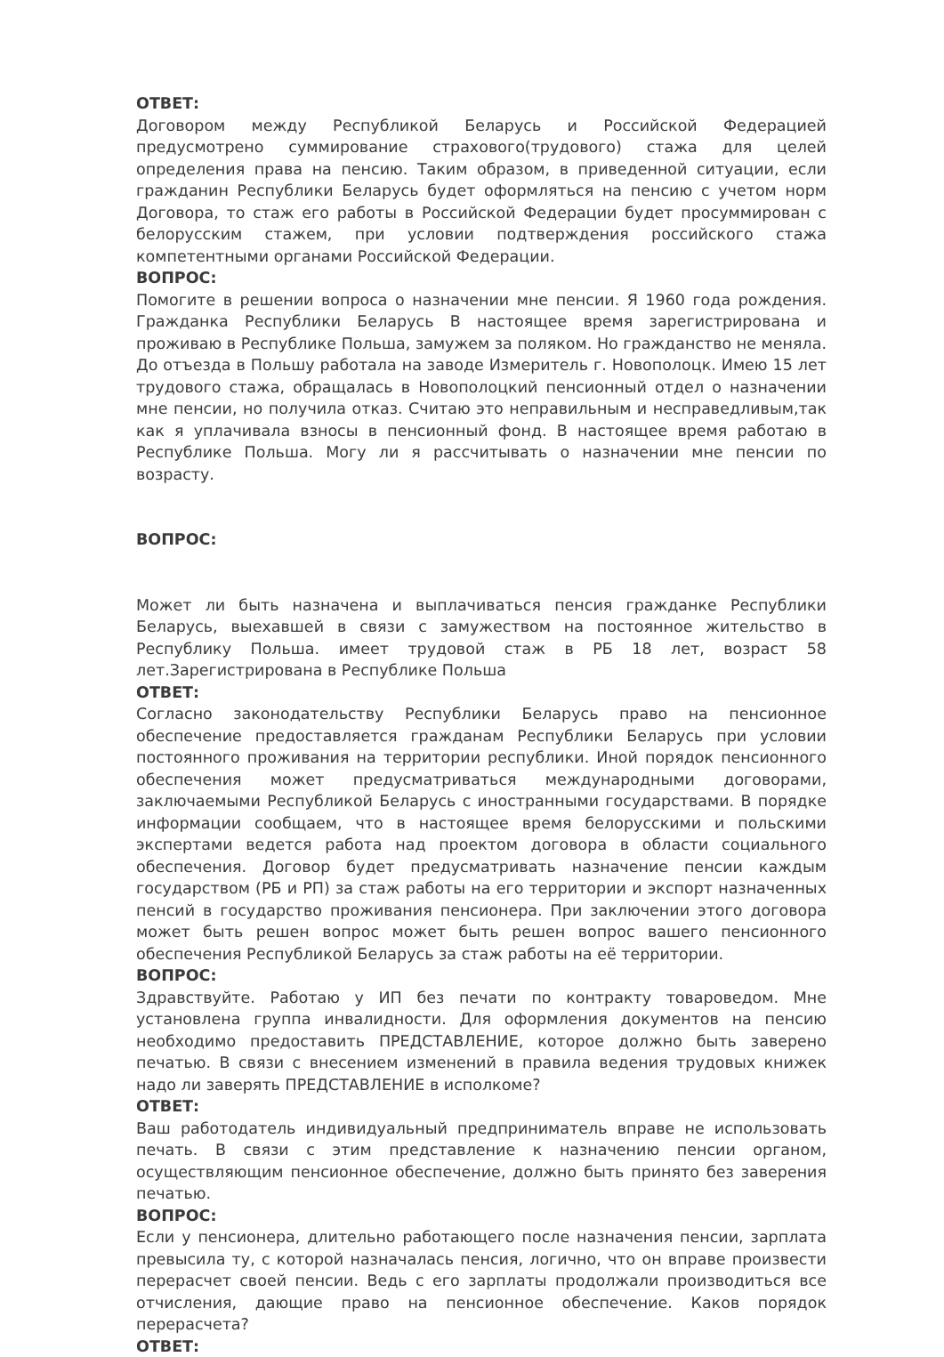ОТВЕТ:
Договором между Республикой Беларусь и Российской Федерацией предусмотрено суммирование страхового(трудового) стажа для целей определения права на пенсию. Таким образом, в приведенной ситуации, если гражданин Республики Беларусь будет оформляться на пенсию с учетом норм Договора, то стаж его работы в Российской Федерации будет просуммирован с белорусским стажем, при условии подтверждения российского стажа компетентными органами Российской Федерации.
ВОПРОС:
Помогите в решении вопроса о назначении мне пенсии. Я 1960 года рождения. Гражданка Республики Беларусь В настоящее время зарегистрирована и проживаю в Республике Польша, замужем за поляком. Но гражданство не меняла. До отъезда в Польшу работала на заводе Измеритель г. Новополоцк. Имею 15 лет трудового стажа, обращалась в Новополоцкий пенсионный отдел о назначении мне пенсии, но получила отказ. Считаю это неправильным и несправедливым,так как я уплачивала взносы в пенсионный фонд. В настоящее время работаю в Республике Польша. Могу ли я рассчитывать о назначении мне пенсии по возрасту.
ВОПРОС:
Может ли быть назначена и выплачиваться пенсия гражданке Республики Беларусь, выехавшей в связи с замужеством на постоянное жительство в Республику Польша. имеет трудовой стаж в РБ 18 лет, возраст 58 лет.Зарегистрирована в Республике Польша
ОТВЕТ:
Согласно законодательству Республики Беларусь право на пенсионное обеспечение предоставляется гражданам Республики Беларусь при условии постоянного проживания на территории республики. Иной порядок пенсионного обеспечения может предусматриваться международными договорами, заключаемыми Республикой Беларусь с иностранными государствами. В порядке информации сообщаем, что в настоящее время белорусскими и польскими экспертами ведется работа над проектом договора в области социального обеспечения. Договор будет предусматривать назначение пенсии каждым государством (РБ и РП) за стаж работы на его территории и экспорт назначенных пенсий в государство проживания пенсионера. При заключении этого договора может быть решен вопрос может быть решен вопрос вашего пенсионного обеспечения Республикой Беларусь за стаж работы на её территории.
ВОПРОС:
Здравствуйте. Работаю у ИП без печати по контракту товароведом. Мне установлена группа инвалидности. Для оформления документов на пенсию необходимо предоставить ПРЕДСТАВЛЕНИЕ, которое должно быть заверено печатью. В связи с внесением изменений в правила ведения трудовых книжек надо ли заверять ПРЕДСТАВЛЕНИЕ в исполкоме?
ОТВЕТ:
Ваш работодатель индивидуальный предприниматель вправе не использовать печать. В связи с этим представление к назначению пенсии органом, осуществляющим пенсионное обеспечение, должно быть принято без заверения печатью.
ВОПРОС:
Если у пенсионера, длительно работающего после назначения пенсии, зарплата превысила ту, с которой назначалась пенсия, логично, что он вправе произвести перерасчет своей пенсии. Ведь с его зарплаты продолжали производиться все отчисления, дающие право на пенсионное обеспечение. Каков порядок перерасчета?
ОТВЕТ: